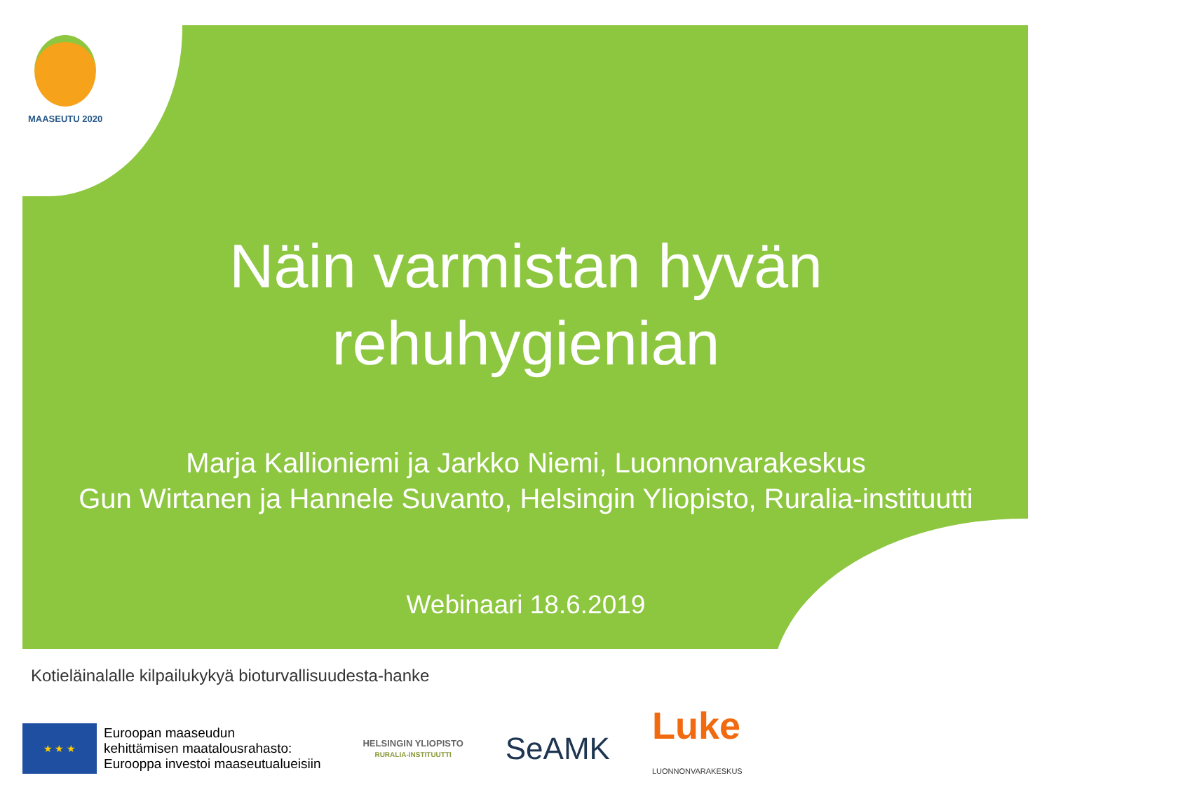MAASEUTU 2020
Näin varmistan hyvän
rehuhygienian
Marja Kallioniemi ja Jarkko Niemi, Luonnonvarakeskus
Gun Wirtanen ja Hannele Suvanto, Helsingin Yliopisto, Ruralia-instituutti
Webinaari 18.6.2019
Kotieläinalalle kilpailukykyä bioturvallisuudesta-hanke
★ ★ ★
Euroopan maaseudun
kehittämisen maatalousrahasto:
Eurooppa investoi maaseutualueisiin
HELSINGIN YLIOPISTO
RURALIA-INSTITUUTTI
SeAMK
Luke
LUONNONVARAKESKUS